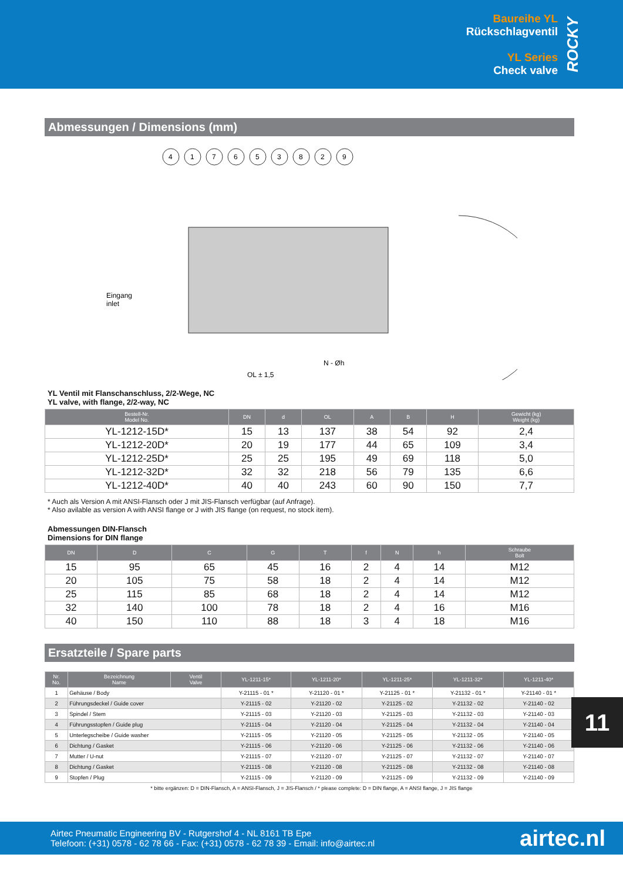Baureihe YL
Rückschlagventil
YL Series
Check valve
ROCKY
Abmessungen / Dimensions (mm)
4
1
7
6
5
3
8
2
9
Eingang
inlet
N - Øh
OL ± 1,5
YL Ventil mit Flanschanschluss, 2/2-Wege, NC
YL valve, with flange, 2/2-way, NC
| Bestell-Nr. Model No. | DN | d | OL | A | B | H | Gewicht (kg) Weight (kg) |
| --- | --- | --- | --- | --- | --- | --- | --- |
| YL-1212-15D* | 15 | 13 | 137 | 38 | 54 | 92 | 2,4 |
| YL-1212-20D* | 20 | 19 | 177 | 44 | 65 | 109 | 3,4 |
| YL-1212-25D* | 25 | 25 | 195 | 49 | 69 | 118 | 5,0 |
| YL-1212-32D* | 32 | 32 | 218 | 56 | 79 | 135 | 6,6 |
| YL-1212-40D* | 40 | 40 | 243 | 60 | 90 | 150 | 7,7 |
* Auch als Version A mit ANSI-Flansch oder J mit JIS-Flansch verfügbar (auf Anfrage).
* Also avilable as version A with ANSI flange or J with JIS flange (on request, no stock item).
Abmessungen DIN-Flansch
Dimensions for DIN flange
| DN | D | C | G | T | f | N | h | Schraube Bolt |
| --- | --- | --- | --- | --- | --- | --- | --- | --- |
| 15 | 95 | 65 | 45 | 16 | 2 | 4 | 14 | M12 |
| 20 | 105 | 75 | 58 | 18 | 2 | 4 | 14 | M12 |
| 25 | 115 | 85 | 68 | 18 | 2 | 4 | 14 | M12 |
| 32 | 140 | 100 | 78 | 18 | 2 | 4 | 16 | M16 |
| 40 | 150 | 110 | 88 | 18 | 3 | 4 | 18 | M16 |
Ersatzteile / Spare parts
| Nr. No. | Bezeichnung Name | Ventil Valve | YL-1211-15* | YL-1211-20* | YL-1211-25* | YL-1211-32* | YL-1211-40* |
| --- | --- | --- | --- | --- | --- | --- | --- |
| 1 | Gehäuse / Body | | Y-21115 - 01 * | Y-21120 - 01 * | Y-21125 - 01 * | Y-21132 - 01 * | Y-21140 - 01 * |
| 2 | Führungsdeckel / Guide cover | | Y-21115 - 02 | Y-21120 - 02 | Y-21125 - 02 | Y-21132 - 02 | Y-21140 - 02 |
| 3 | Spindel / Stem | | Y-21115 - 03 | Y-21120 - 03 | Y-21125 - 03 | Y-21132 - 03 | Y-21140 - 03 |
| 4 | Führungsstopfen / Guide plug | | Y-21115 - 04 | Y-21120 - 04 | Y-21125 - 04 | Y-21132 - 04 | Y-21140 - 04 |
| 5 | Unterlegscheibe / Guide washer | | Y-21115 - 05 | Y-21120 - 05 | Y-21125 - 05 | Y-21132 - 05 | Y-21140 - 05 |
| 6 | Dichtung / Gasket | | Y-21115 - 06 | Y-21120 - 06 | Y-21125 - 06 | Y-21132 - 06 | Y-21140 - 06 |
| 7 | Mutter / U-nut | | Y-21115 - 07 | Y-21120 - 07 | Y-21125 - 07 | Y-21132 - 07 | Y-21140 - 07 |
| 8 | Dichtung / Gasket | | Y-21115 - 08 | Y-21120 - 08 | Y-21125 - 08 | Y-21132 - 08 | Y-21140 - 08 |
| 9 | Stopfen / Plug | | Y-21115 - 09 | Y-21120 - 09 | Y-21125 - 09 | Y-21132 - 09 | Y-21140 - 09 |
* bitte ergänzen: D = DIN-Flansch, A = ANSI-Flansch, J = JIS-Flansch / * please complete: D = DIN flange, A = ANSI flange, J = JIS flange
11
Airtec Pneumatic Engineering BV - Rutgershof 4 - NL 8161 TB Epe
Telefoon: (+31) 0578 - 62 78 66 - Fax: (+31) 0578 - 62 78 39 - Email: info@airtec.nl
airtec.nl